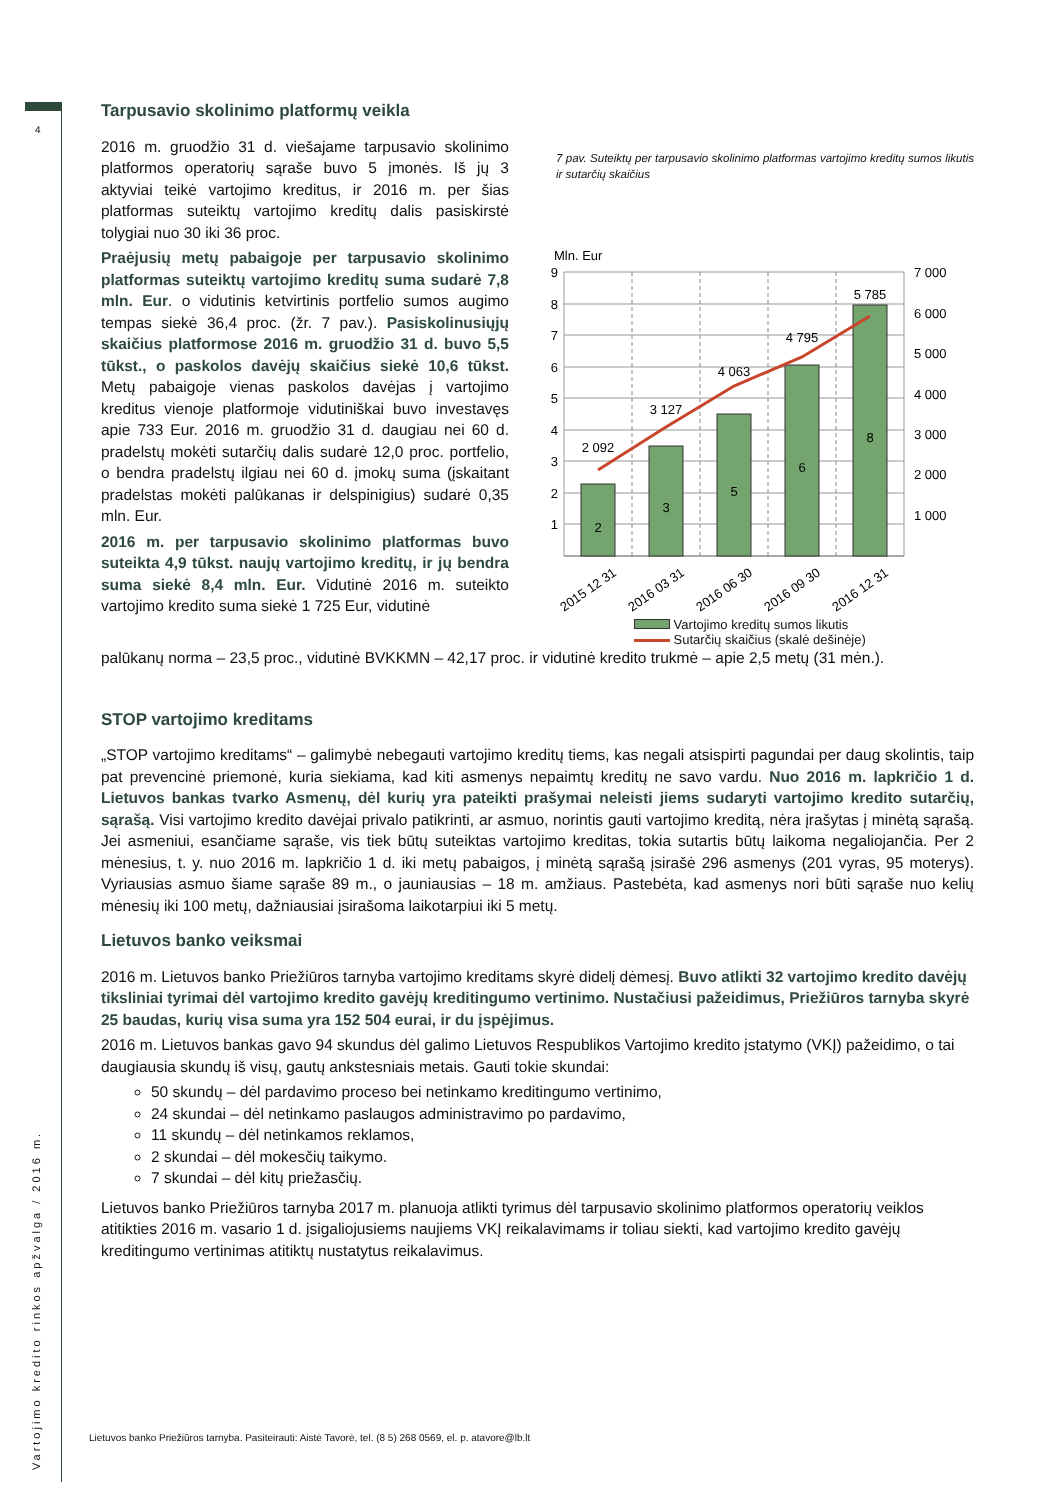4
Vartojimo kredito rinkos apžvalga / 2016 m.
Tarpusavio skolinimo platformų veikla
7 pav. Suteiktų per tarpusavio skolinimo platformas vartojimo kreditų sumos likutis ir sutarčių skaičius
Mln. Eur
2
3
5
6
8
2 092
3 127
4 063
4 795
5 785
9
8
7
6
5
4
3
2
1
7 000
6 000
5 000
4 000
3 000
2 000
1 000
2015 12 31
2016 03 31
2016 06 30
2016 09 30
2016 12 31
Vartojimo kreditų sumos likutis
Sutarčių skaičius (skalė dešinėje)
2016 m. gruodžio 31 d. viešajame tarpusavio skolinimo platformos operatorių sąraše buvo 5 įmonės. Iš jų 3 aktyviai teikė vartojimo kreditus, ir 2016 m. per šias platformas suteiktų vartojimo kreditų dalis pasiskirstė tolygiai nuo 30 iki 36 proc.
Praėjusių metų pabaigoje per tarpusavio skolinimo platformas suteiktų vartojimo kreditų suma sudarė 7,8 mln. Eur. o vidutinis ketvirtinis portfelio sumos augimo tempas siekė 36,4 proc. (žr. 7 pav.). Pasiskolinusiųjų skaičius platformose 2016 m. gruodžio 31 d. buvo 5,5 tūkst., o paskolos davėjų skaičius siekė 10,6 tūkst. Metų pabaigoje vienas paskolos davėjas į vartojimo kreditus vienoje platformoje vidutiniškai buvo investavęs apie 733 Eur. 2016 m. gruodžio 31 d. daugiau nei 60 d. pradelstų mokėti sutarčių dalis sudarė 12,0 proc. portfelio, o bendra pradelstų ilgiau nei 60 d. įmokų suma (įskaitant pradelstas mokėti palūkanas ir delspinigius) sudarė 0,35 mln. Eur.
2016 m. per tarpusavio skolinimo platformas buvo suteikta 4,9 tūkst. naujų vartojimo kreditų, ir jų bendra suma siekė 8,4 mln. Eur. Vidutinė 2016 m. suteikto vartojimo kredito suma siekė 1 725 Eur, vidutinė
palūkanų norma – 23,5 proc., vidutinė BVKKMN – 42,17 proc. ir vidutinė kredito trukmė – apie 2,5 metų (31 mėn.).
STOP vartojimo kreditams
„STOP vartojimo kreditams“ – galimybė nebegauti vartojimo kreditų tiems, kas negali atsispirti pagundai per daug skolintis, taip pat prevencinė priemonė, kuria siekiama, kad kiti asmenys nepaimtų kreditų ne savo vardu. Nuo 2016 m. lapkričio 1 d. Lietuvos bankas tvarko Asmenų, dėl kurių yra pateikti prašymai neleisti jiems sudaryti vartojimo kredito sutarčių, sąrašą. Visi vartojimo kredito davėjai privalo patikrinti, ar asmuo, norintis gauti vartojimo kreditą, nėra įrašytas į minėtą sąrašą. Jei asmeniui, esančiame sąraše, vis tiek būtų suteiktas vartojimo kreditas, tokia sutartis būtų laikoma negaliojančia. Per 2 mėnesius, t. y. nuo 2016 m. lapkričio 1 d. iki metų pabaigos, į minėtą sąrašą įsirašė 296 asmenys (201 vyras, 95 moterys). Vyriausias asmuo šiame sąraše 89 m., o jauniausias – 18 m. amžiaus. Pastebėta, kad asmenys nori būti sąraše nuo kelių mėnesių iki 100 metų, dažniausiai įsirašoma laikotarpiui iki 5 metų.
Lietuvos banko veiksmai
2016 m. Lietuvos banko Priežiūros tarnyba vartojimo kreditams skyrė didelį dėmesį. Buvo atlikti 32 vartojimo kredito davėjų tiksliniai tyrimai dėl vartojimo kredito gavėjų kreditingumo vertinimo. Nustačiusi pažeidimus, Priežiūros tarnyba skyrė 25 baudas, kurių visa suma yra 152 504 eurai, ir du įspėjimus.
2016 m. Lietuvos bankas gavo 94 skundus dėl galimo Lietuvos Respublikos Vartojimo kredito įstatymo (VKĮ) pažeidimo, o tai daugiausia skundų iš visų, gautų ankstesniais metais. Gauti tokie skundai:
50 skundų – dėl pardavimo proceso bei netinkamo kreditingumo vertinimo,
24 skundai – dėl netinkamo paslaugos administravimo po pardavimo,
11 skundų – dėl netinkamos reklamos,
2 skundai – dėl mokesčių taikymo.
7 skundai – dėl kitų priežasčių.
Lietuvos banko Priežiūros tarnyba 2017 m. planuoja atlikti tyrimus dėl tarpusavio skolinimo platformos operatorių veiklos atitikties 2016 m. vasario 1 d. įsigaliojusiems naujiems VKĮ reikalavimams ir toliau siekti, kad vartojimo kredito gavėjų kreditingumo vertinimas atitiktų nustatytus reikalavimus.
Lietuvos banko Priežiūros tarnyba. Pasiteirauti: Aistė Tavorė, tel. (8 5) 268 0569, el. p. atavore@lb.lt